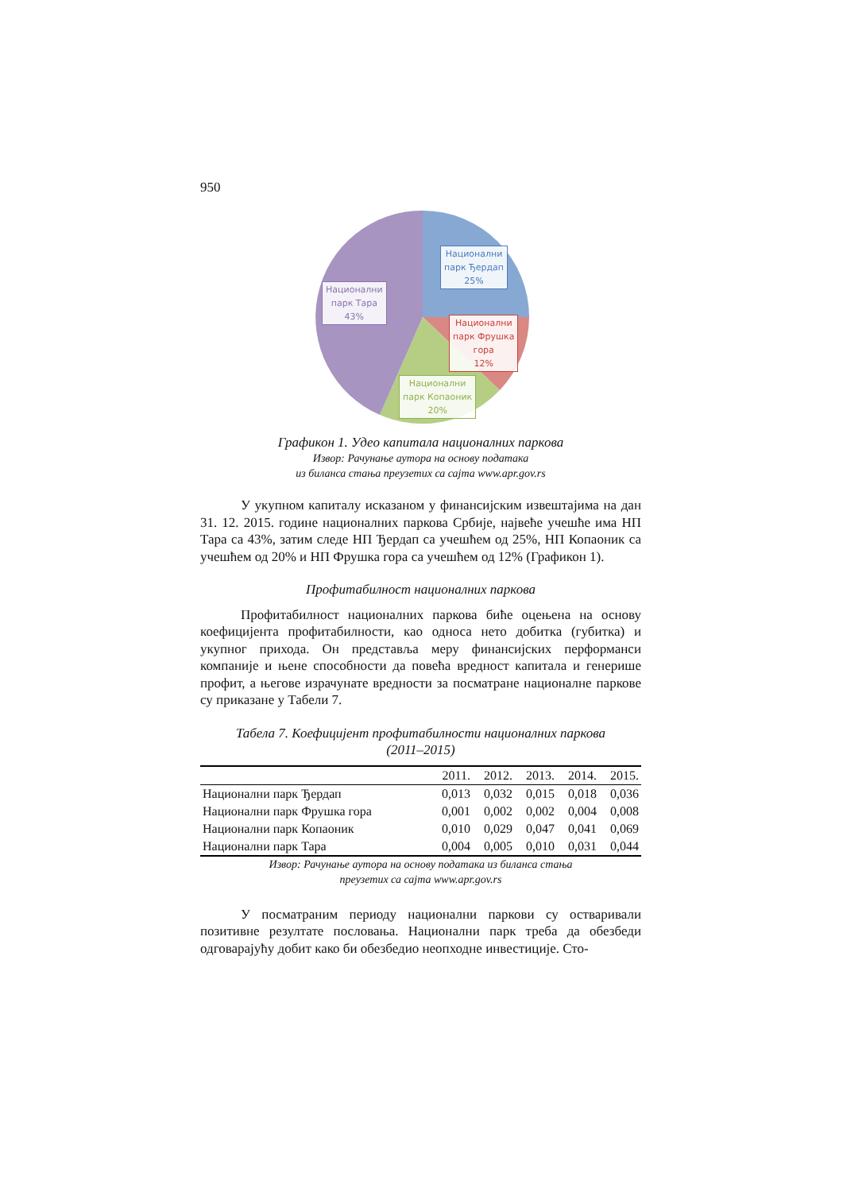950
Национални
парк Ђердап
25%
Национални
парк Тара
43%
Национални
парк Фрушка
гора
12%
Национални
парк Копаоник
20%
Графикон 1. Удео капитала националних паркова
Извор: Рачунање аутора на основу података
из биланса стања преузетих са сајта www.apr.gov.rs
У укупном капиталу исказаном у финансијским извештајима на дан 31. 12. 2015. године националних паркова Србије, највеће учешће има НП Тара са 43%, затим следе НП Ђердап са учешћем од 25%, НП Копаоник са учешћем од 20% и НП Фрушка гора са учешћем од 12% (Графикон 1).
Профитабилност националних паркова
Профитабилност националних паркова биће оцењена на основу коефицијента профитабилности, као односа нето добитка (губитка) и укупног прихода. Он представља меру финансијских перформанси компаније и њене способности да повећа вредност капитала и генерише профит, а његове израчунате вредности за посматране националне паркове су приказане у Табели 7.
Табела 7. Коефицијент профитабилности националних паркова
(2011–2015)
| | 2011. | 2012. | 2013. | 2014. | 2015. |
| --- | --- | --- | --- | --- | --- |
| Национални парк Ђердап | 0,013 | 0,032 | 0,015 | 0,018 | 0,036 |
| Национални парк Фрушка гора | 0,001 | 0,002 | 0,002 | 0,004 | 0,008 |
| Национални парк Копаоник | 0,010 | 0,029 | 0,047 | 0,041 | 0,069 |
| Национални парк Тара | 0,004 | 0,005 | 0,010 | 0,031 | 0,044 |
Извор: Рачунање аутора на основу података из биланса стања
преузетих са сајта www.apr.gov.rs
У посматраним периоду национални паркови су остваривали позитивне резултате пословања. Национални парк треба да обезбеди одговарајућу добит како би обезбедио неопходне инвестиције. Сто-